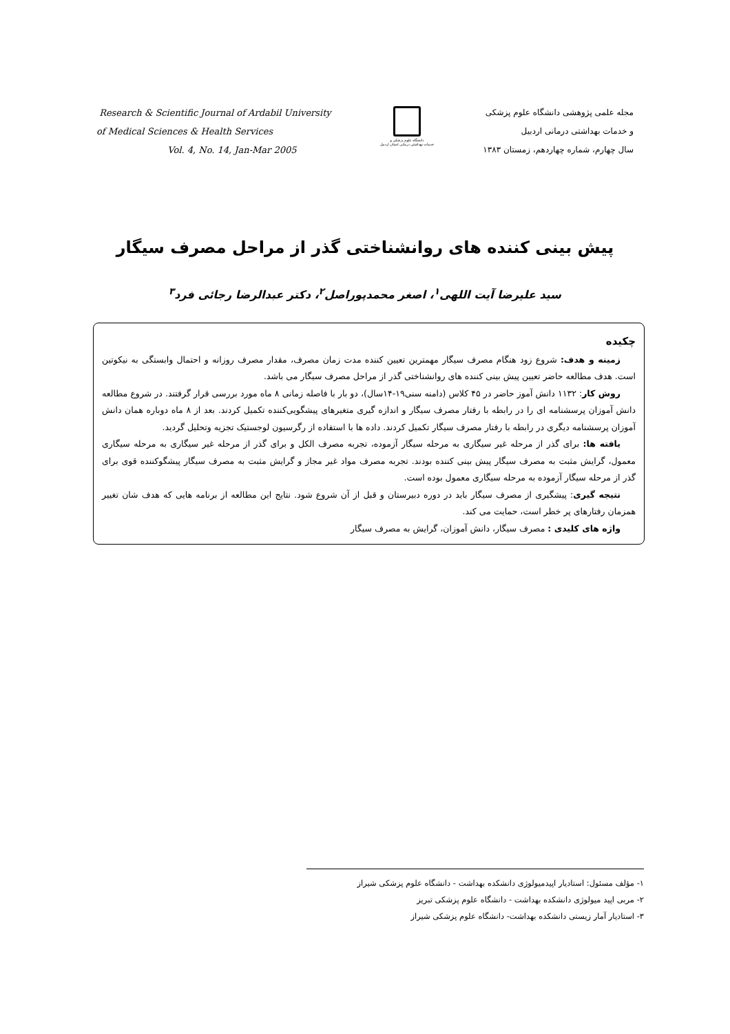Research & Scientific Journal of Ardabil University
of Medical Sciences & Health Services
Vol. 4, No. 14, Jan-Mar 2005
دانشگاه علوم پزشکی و
خدمات بهداشتی درمانی استان اردبیل
مجله علمی پژوهشی دانشگاه علوم پزشکی
و خدمات بهداشتی درمانی اردبیل
سال چهارم، شماره چهاردهم، زمستان ۱۳۸۳
پیش بینی کننده های روانشناختی گذر از مراحل مصرف سیگار
سید علیرضا آیت اللهی<sup>۱</sup>، اصغر محمدپوراصل<sup>۲</sup>، دکتر عبدالرضا رجائی فرد<sup>۳</sup>
چکیده
زمینه و هدف: شروع زود هنگام مصرف سیگار مهمترین تعیین کننده مدت زمان مصرف، مقدار مصرف روزانه و احتمال وابستگی به نیکوتین است. هدف مطالعه حاضر تعیین پیش بینی کننده های روانشناختی گذر از مراحل مصرف سیگار می باشد.
روش کار: ۱۱۳۲ دانش آموز حاضر در ۴۵ کلاس (دامنه سنی۱۹-۱۴سال)، دو بار با فاصله زمانی ۸ ماه مورد بررسی قرار گرفتند. در شروع مطالعه دانش آموزان پرسشنامه ای را در رابطه با رفتار مصرف سیگار و اندازه گیری متغیرهای پیشگویی‌کننده تکمیل کردند. بعد از ۸ ماه دوباره همان دانش آموزان پرسشنامه دیگری در رابطه با رفتار مصرف سیگار تکمیل کردند. داده ها با استفاده از رگرسیون لوجستیک تجزیه وتحلیل گردید.
یافته ها: برای گذر از مرحله غیر سیگاری به مرحله سیگار آزموده، تجربه مصرف الکل و برای گذر از مرحله غیر سیگاری به مرحله سیگاری معمول، گرایش مثبت به مصرف سیگار پیش بینی کننده بودند. تجربه مصرف مواد غیر مجاز و گرایش مثبت به مصرف سیگار پیشگوکننده قوی برای گذر از مرحله سیگار آزموده به مرحله سیگاری معمول بوده است.
نتیجه گیری: پیشگیری از مصرف سیگار باید در دوره دبیرستان و قبل از آن شروع شود. نتایج این مطالعه از برنامه هایی که هدف شان تغییر همزمان رفتارهای پر خطر است، حمایت می کند.
واژه های کلیدی : مصرف سیگار، دانش آموزان، گرایش به مصرف سیگار
۱- مؤلف مسئول: استادیار اپیدمیولوژی دانشکده بهداشت - دانشگاه علوم پزشکی شیراز
۲- مربی اپید میولوژی دانشکده بهداشت - دانشگاه علوم پزشکی تبریز
۳- استادیار آمار زیستی دانشکده بهداشت- دانشگاه علوم پزشکی شیراز